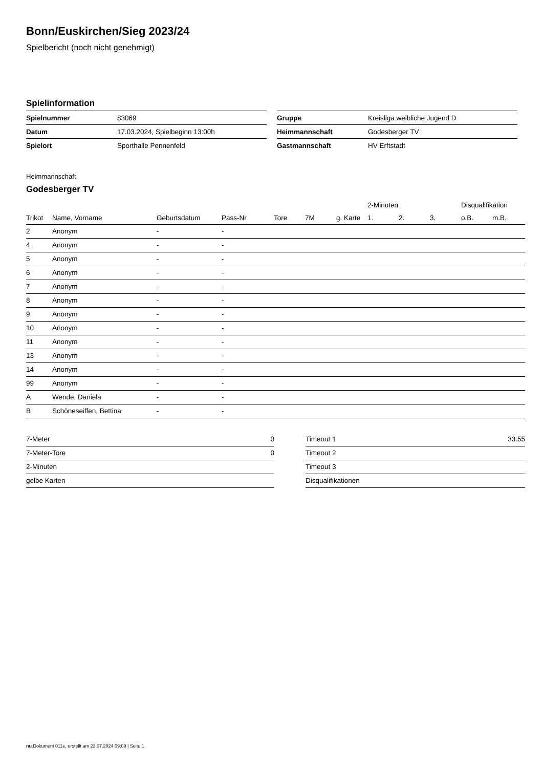Bonn/Euskirchen/Sieg 2023/24
Spielbericht (noch nicht genehmigt)
Spielinformation
| Spielnummer | 83069 |
| Datum | 17.03.2024, Spielbeginn 13:00h |
| Spielort | Sporthalle Pennenfeld |
| Gruppe | Kreisliga weibliche Jugend D |
| Heimmannschaft | Godesberger TV |
| Gastmannschaft | HV Erftstadt |
Heimmannschaft
Godesberger TV
| | | | | | | | 2-Minuten | | | Disqualifikation | |
| --- | --- | --- | --- | --- | --- | --- | --- | --- | --- | --- | --- |
| Trikot | Name, Vorname | Geburtsdatum | Pass-Nr | Tore | 7M | g. Karte | 1. | 2. | 3. | o.B. | m.B. |
| 2 | Anonym | - | - | | | | | | | | |
| 4 | Anonym | - | - | | | | | | | | |
| 5 | Anonym | - | - | | | | | | | | |
| 6 | Anonym | - | - | | | | | | | | |
| 7 | Anonym | - | - | | | | | | | | |
| 8 | Anonym | - | - | | | | | | | | |
| 9 | Anonym | - | - | | | | | | | | |
| 10 | Anonym | - | - | | | | | | | | |
| 11 | Anonym | - | - | | | | | | | | |
| 13 | Anonym | - | - | | | | | | | | |
| 14 | Anonym | - | - | | | | | | | | |
| 99 | Anonym | - | - | | | | | | | | |
| A | Wende, Daniela | - | - | | | | | | | | |
| B | Schöneseiffen, Bettina | - | - | | | | | | | | |
| 7-Meter | 0 |
| 7-Meter-Tore | 0 |
| 2-Minuten | |
| gelbe Karten | |
| Timeout 1 | 33:55 |
| Timeout 2 | |
| Timeout 3 | |
| Disqualifikationen | |
nu.Dokument 011e, erstellt am 23.07.2024 09:09 | Seite 1